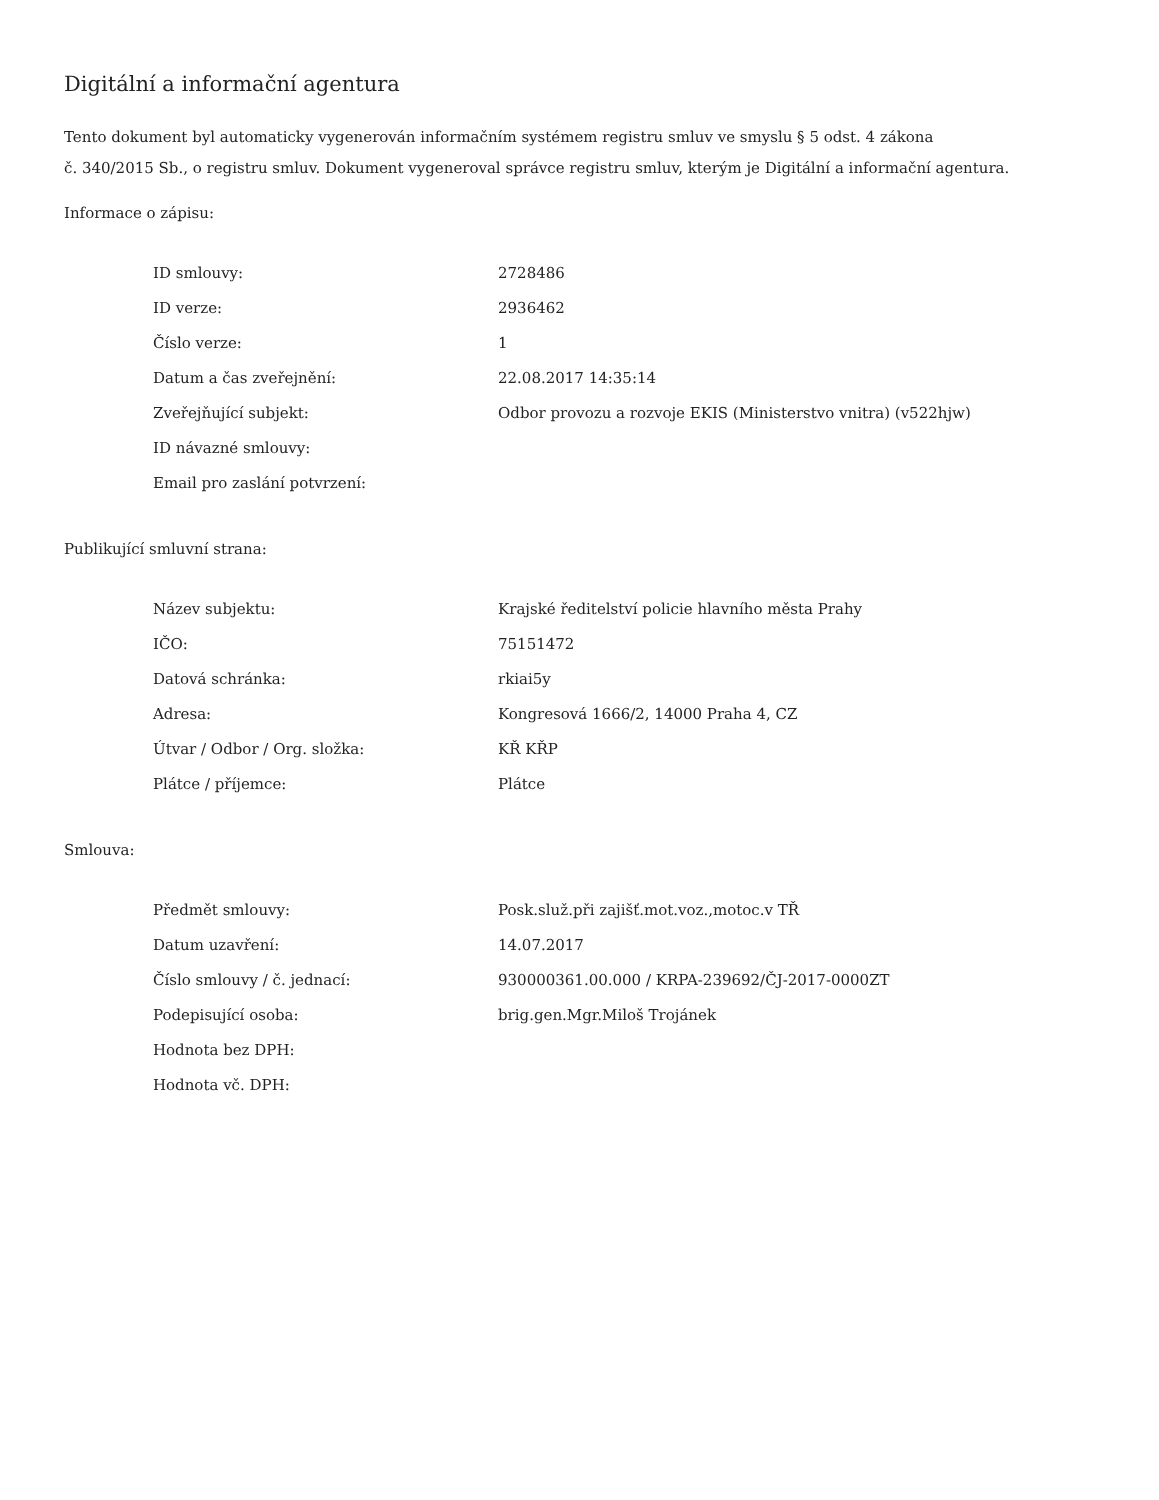Digitální a informační agentura
Tento dokument byl automaticky vygenerován informačním systémem registru smluv ve smyslu § 5 odst. 4 zákona
č. 340/2015 Sb., o registru smluv. Dokument vygeneroval správce registru smluv, kterým je Digitální a informační agentura.
Informace o zápisu:
| ID smlouvy: | 2728486 |
| ID verze: | 2936462 |
| Číslo verze: | 1 |
| Datum a čas zveřejnění: | 22.08.2017 14:35:14 |
| Zveřejňující subjekt: | Odbor provozu a rozvoje EKIS (Ministerstvo vnitra) (v522hjw) |
| ID návazné smlouvy: | |
| Email pro zaslání potvrzení: | |
Publikující smluvní strana:
| Název subjektu: | Krajské ředitelství policie hlavního města Prahy |
| IČO: | 75151472 |
| Datová schránka: | rkiai5y |
| Adresa: | Kongresová 1666/2, 14000 Praha 4, CZ |
| Útvar / Odbor / Org. složka: | KŘ KŘP |
| Plátce / příjemce: | Plátce |
Smlouva:
| Předmět smlouvy: | Posk.služ.při zajišť.mot.voz.,motoc.v TŘ |
| Datum uzavření: | 14.07.2017 |
| Číslo smlouvy / č. jednací: | 930000361.00.000 / KRPA-239692/ČJ-2017-0000ZT |
| Podepisující osoba: | brig.gen.Mgr.Miloš Trojánek |
| Hodnota bez DPH: | |
| Hodnota vč. DPH: | |